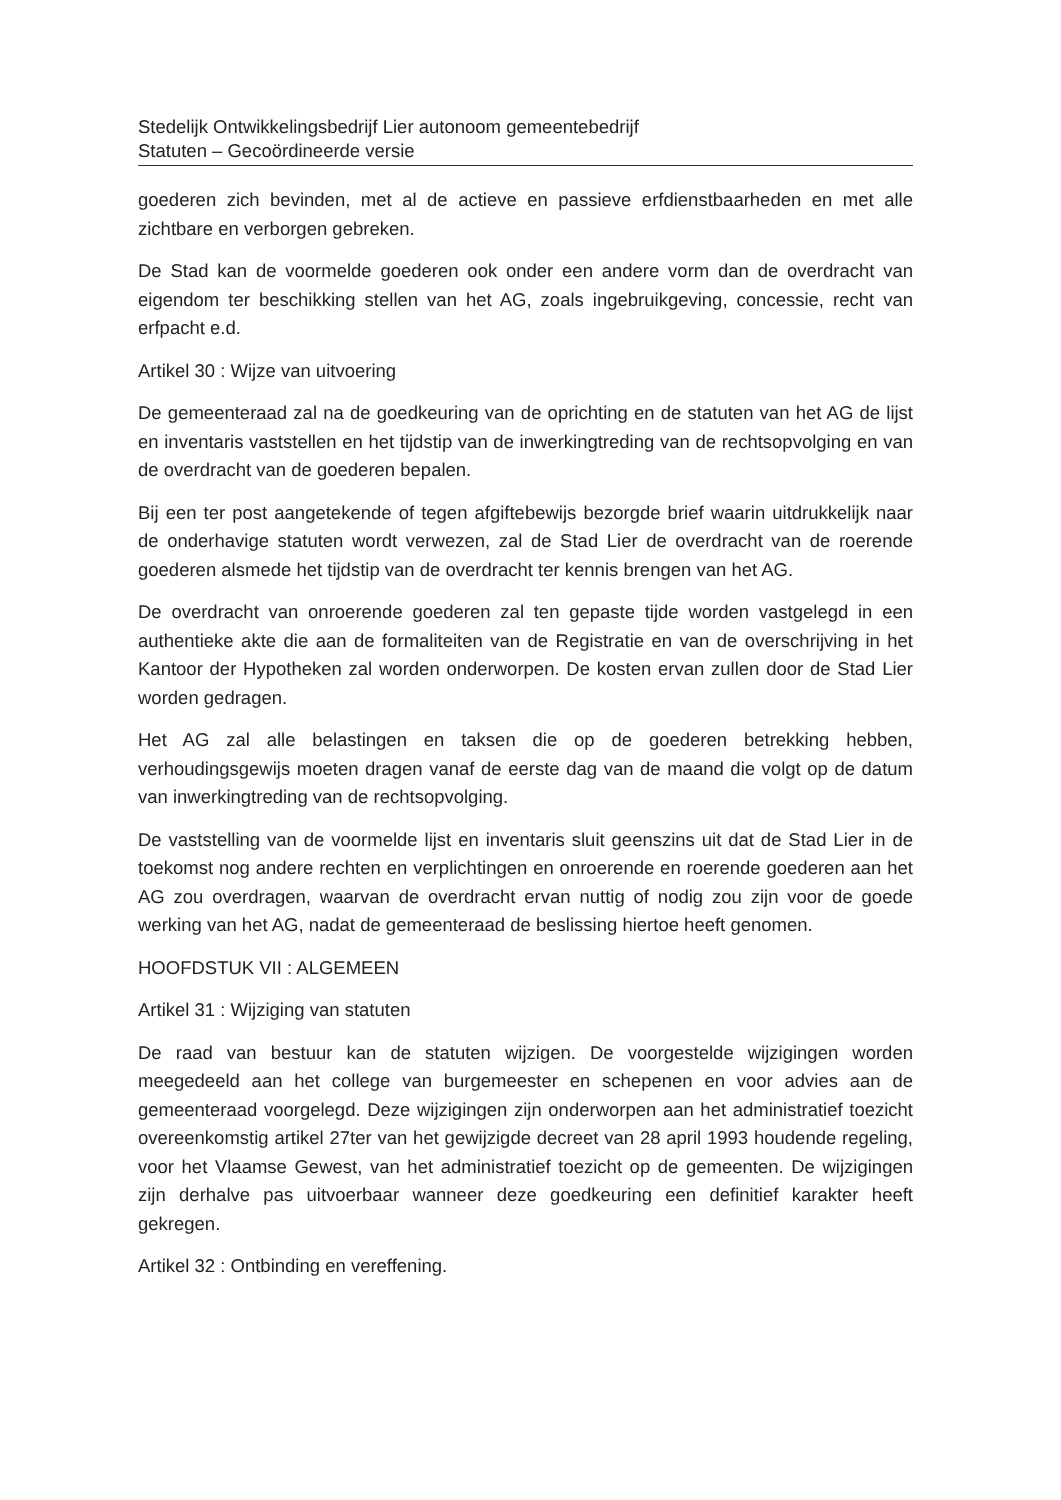Stedelijk Ontwikkelingsbedrijf Lier autonoom gemeentebedrijf
Statuten – Gecoördineerde versie
goederen zich bevinden, met al de actieve en passieve erfdienstbaarheden en met alle zichtbare en verborgen gebreken.
De Stad kan de voormelde goederen ook onder een andere vorm dan de overdracht van eigendom ter beschikking stellen van het AG, zoals ingebruikgeving, concessie, recht van erfpacht e.d.
Artikel 30 : Wijze van uitvoering
De gemeenteraad zal na de goedkeuring van de oprichting en de statuten van het AG de lijst en inventaris vaststellen en het tijdstip van de inwerkingtreding van de rechtsopvolging en van de overdracht van de goederen bepalen.
Bij een ter post aangetekende of tegen afgiftebewijs bezorgde brief waarin uitdrukkelijk naar de onderhavige statuten wordt verwezen, zal de Stad Lier de overdracht van de roerende goederen alsmede het tijdstip van de overdracht ter kennis brengen van het AG.
De overdracht van onroerende goederen zal ten gepaste tijde worden vastgelegd in een authentieke akte die aan de formaliteiten van de Registratie en van de overschrijving in het Kantoor der Hypotheken zal worden onderworpen. De kosten ervan zullen door de Stad Lier worden gedragen.
Het AG zal alle belastingen en taksen die op de goederen betrekking hebben, verhoudingsgewijs moeten dragen vanaf de eerste dag van de maand die volgt op de datum van inwerkingtreding van de rechtsopvolging.
De vaststelling van de voormelde lijst en inventaris sluit geenszins uit dat de Stad Lier in de toekomst nog andere rechten en verplichtingen en onroerende en roerende goederen aan het AG zou overdragen, waarvan de overdracht ervan nuttig of nodig zou zijn voor de goede werking van het AG, nadat de gemeenteraad de beslissing hiertoe heeft genomen.
HOOFDSTUK VII : ALGEMEEN
Artikel 31 : Wijziging van statuten
De raad van bestuur kan de statuten wijzigen. De voorgestelde wijzigingen worden meegedeeld aan het college van burgemeester en schepenen en voor advies aan de gemeenteraad voorgelegd. Deze wijzigingen zijn onderworpen aan het administratief toezicht overeenkomstig artikel 27ter van het gewijzigde decreet van 28 april 1993 houdende regeling, voor het Vlaamse Gewest, van het administratief toezicht op de gemeenten. De wijzigingen zijn derhalve pas uitvoerbaar wanneer deze goedkeuring een definitief karakter heeft gekregen.
Artikel 32 : Ontbinding en vereffening.